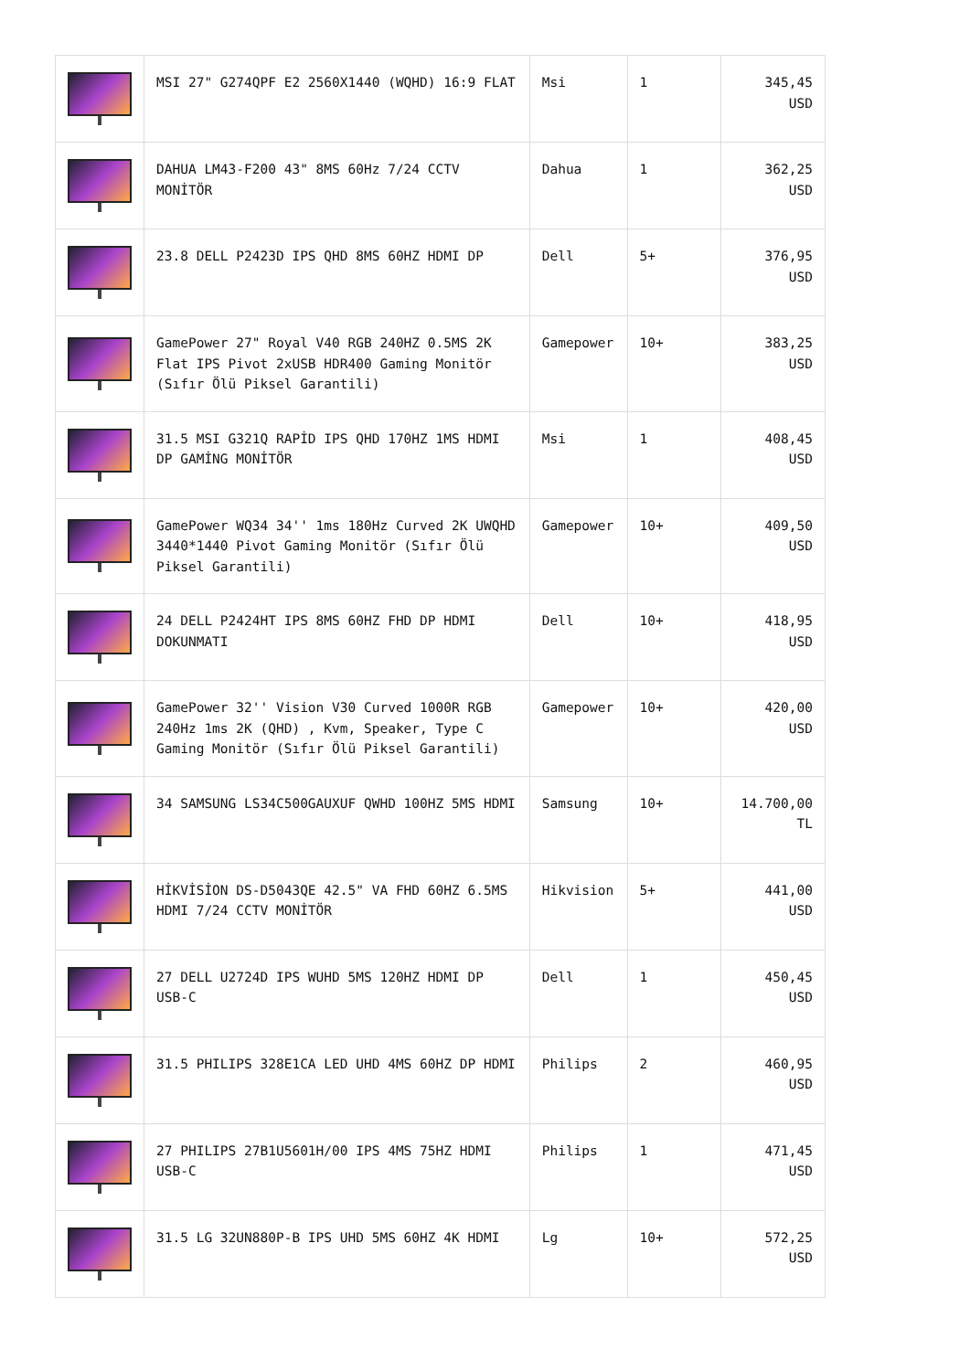| | MSI 27" G274QPF E2 2560X1440 (WQHD) 16:9 FLAT | Msi | 1 | 345,45 USD |
| | DAHUA LM43-F200 43" 8MS 60Hz 7/24 CCTV MONİTÖR | Dahua | 1 | 362,25 USD |
| | 23.8 DELL P2423D IPS QHD 8MS 60HZ HDMI DP | Dell | 5+ | 376,95 USD |
| | GamePower 27" Royal V40 RGB 240HZ 0.5MS 2K Flat IPS Pivot 2xUSB HDR400 Gaming Monitör (Sıfır Ölü Piksel Garantili) | Gamepower | 10+ | 383,25 USD |
| | 31.5 MSI G321Q RAPİD IPS QHD 170HZ 1MS HDMI DP GAMİNG MONİTÖR | Msi | 1 | 408,45 USD |
| | GamePower WQ34 34'' 1ms 180Hz Curved 2K UWQHD 3440*1440 Pivot Gaming Monitör (Sıfır Ölü Piksel Garantili) | Gamepower | 10+ | 409,50 USD |
| | 24 DELL P2424HT IPS 8MS 60HZ FHD DP HDMI DOKUNMATI | Dell | 10+ | 418,95 USD |
| | GamePower 32'' Vision V30 Curved 1000R RGB 240Hz 1ms 2K (QHD) , Kvm, Speaker, Type C Gaming Monitör (Sıfır Ölü Piksel Garantili) | Gamepower | 10+ | 420,00 USD |
| | 34 SAMSUNG LS34C500GAUXUF QWHD 100HZ 5MS HDMI | Samsung | 10+ | 14.700,00 TL |
| | HİKVİSİON DS-D5043QE 42.5" VA FHD 60HZ 6.5MS HDMI 7/24 CCTV MONİTÖR | Hikvision | 5+ | 441,00 USD |
| | 27 DELL U2724D IPS WUHD 5MS 120HZ HDMI DP USB-C | Dell | 1 | 450,45 USD |
| | 31.5 PHILIPS 328E1CA LED UHD 4MS 60HZ DP HDMI | Philips | 2 | 460,95 USD |
| | 27 PHILIPS 27B1U5601H/00 IPS 4MS 75HZ HDMI USB-C | Philips | 1 | 471,45 USD |
| | 31.5 LG 32UN880P-B IPS UHD 5MS 60HZ 4K HDMI | Lg | 10+ | 572,25 USD |